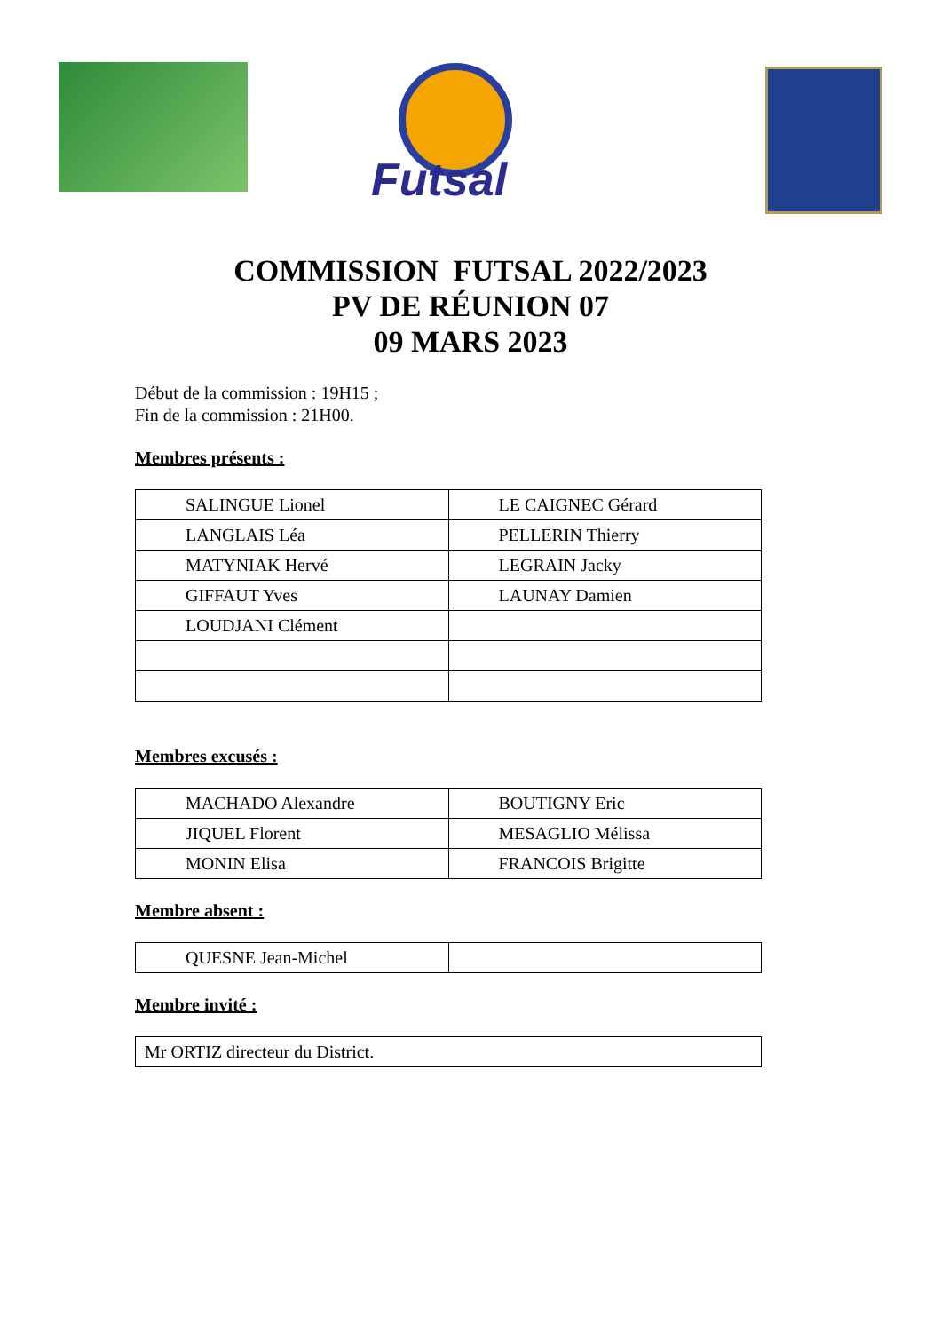Futsal
COMMISSION FUTSAL 2022/2023
PV DE RÉUNION 07
09 MARS 2023
Début de la commission : 19H15 ;
Fin de la commission : 21H00.
Membres présents :
| SALINGUE Lionel | LE CAIGNEC Gérard |
| LANGLAIS Léa | PELLERIN Thierry |
| MATYNIAK Hervé | LEGRAIN Jacky |
| GIFFAUT Yves | LAUNAY Damien |
| LOUDJANI Clément | |
Membres excusés :
| MACHADO Alexandre | BOUTIGNY Eric |
| JIQUEL Florent | MESAGLIO Mélissa |
| MONIN Elisa | FRANCOIS Brigitte |
Membre absent :
| QUESNE Jean-Michel | |
Membre invité :
| Mr ORTIZ directeur du District. |